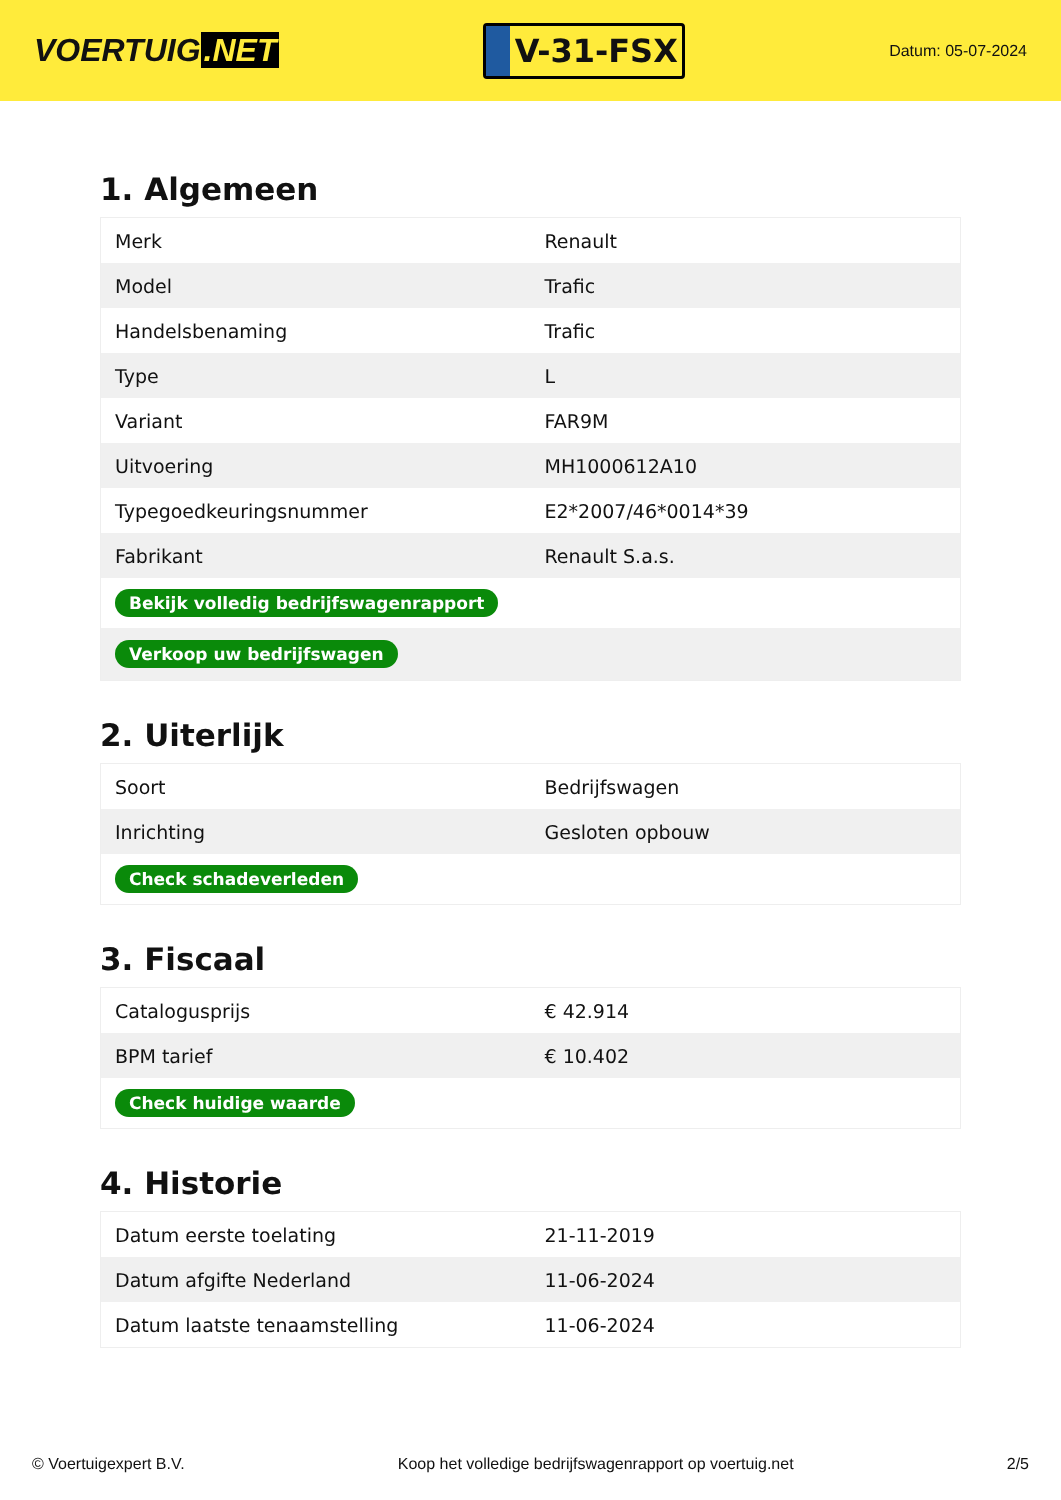VOERTUIG.NET
V-31-FSX
Datum: 05-07-2024
1. Algemeen
| Merk | Renault |
| Model | Trafic |
| Handelsbenaming | Trafic |
| Type | L |
| Variant | FAR9M |
| Uitvoering | MH1000612A10 |
| Typegoedkeuringsnummer | E2*2007/46*0014*39 |
| Fabrikant | Renault S.a.s. |
| Bekijk volledig bedrijfswagenrapport | |
| Verkoop uw bedrijfswagen | |
2. Uiterlijk
| Soort | Bedrijfswagen |
| Inrichting | Gesloten opbouw |
| Check schadeverleden | |
3. Fiscaal
| Catalogusprijs | € 42.914 |
| BPM tarief | € 10.402 |
| Check huidige waarde | |
4. Historie
| Datum eerste toelating | 21-11-2019 |
| Datum afgifte Nederland | 11-06-2024 |
| Datum laatste tenaamstelling | 11-06-2024 |
© Voertuigexpert B.V. Koop het volledige bedrijfswagenrapport op voertuig.net 2/5